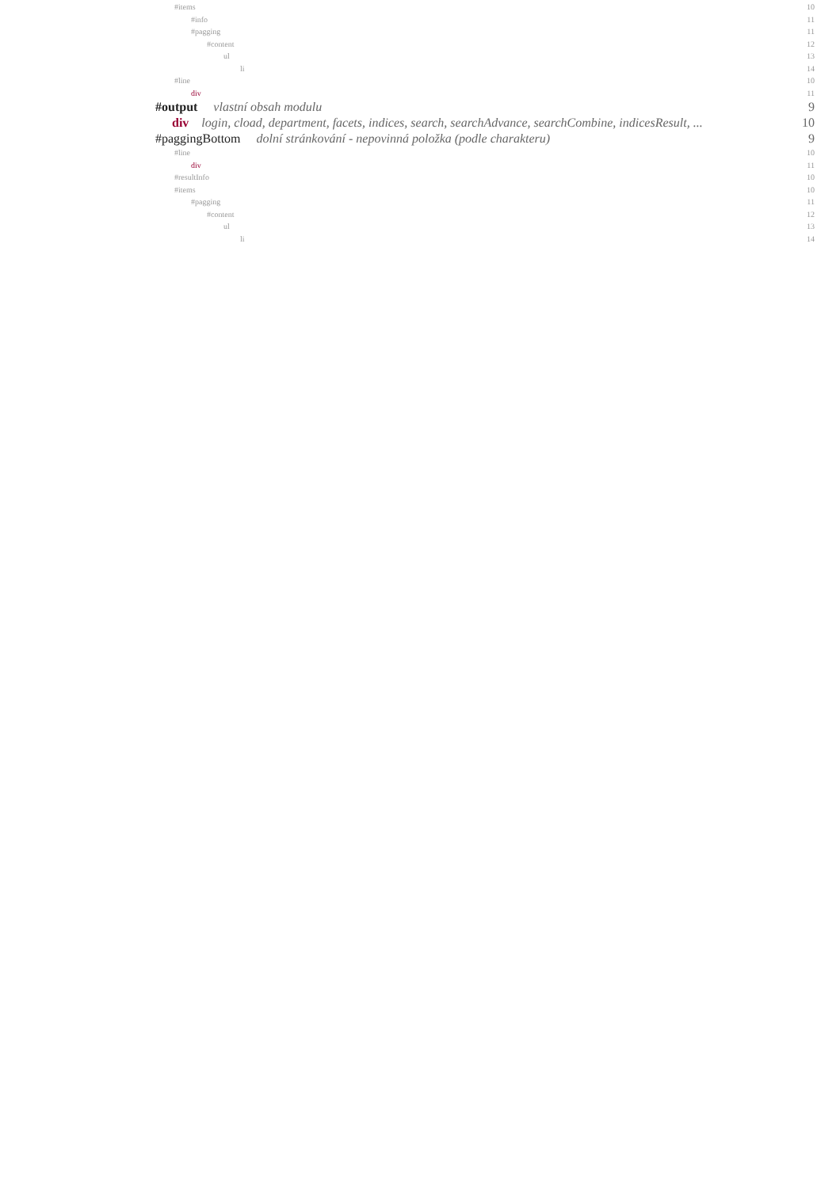#items 10
#info 11
#pagging 11
#content 12
ul 13
li 14
#line 10
div 11
#output vlastní obsah modulu 9
div login, cload, department, facets, indices, search, searchAdvance, searchCombine, indicesResult, ... 10
#paggingBottom dolní stránkování - nepovinná položka (podle charakteru) 9
#line 10
div 11
#resultInfo 10
#items 10
#pagging 11
#content 12
ul 13
li 14